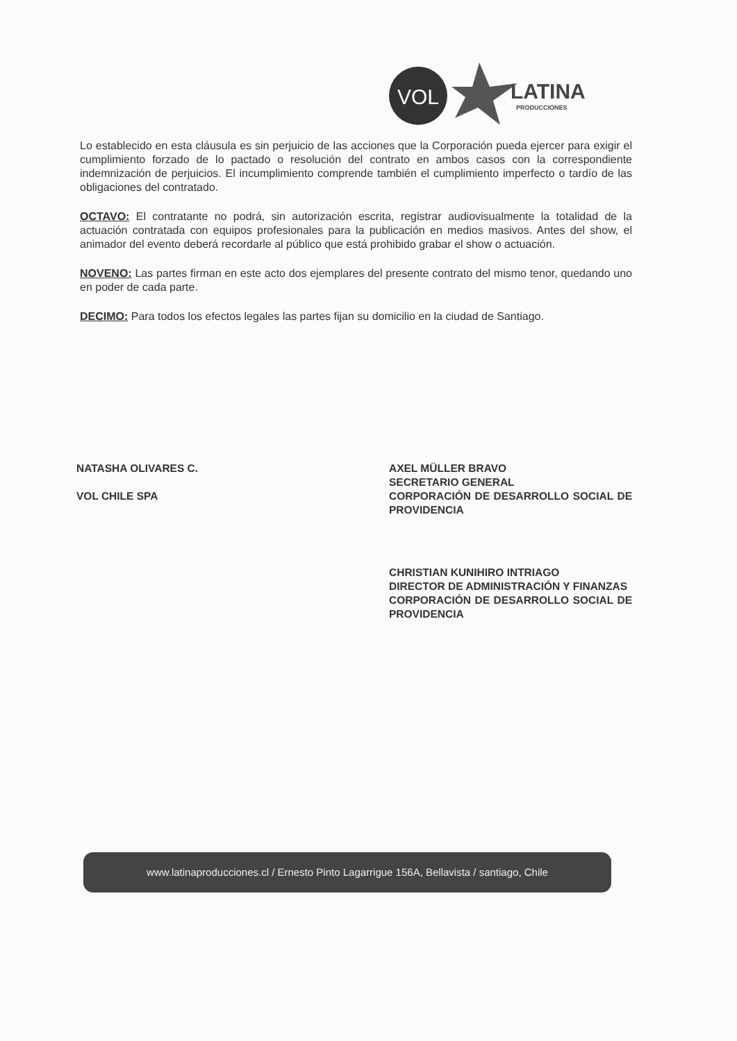VOL
LATINA
PRODUCCIONES
Lo establecido en esta cláusula es sin perjuicio de las acciones que la Corporación pueda ejercer para exigir el cumplimiento forzado de lo pactado o resolución del contrato en ambos casos con la correspondiente indemnización de perjuicios. El incumplimiento comprende también el cumplimiento imperfecto o tardío de las obligaciones del contratado.
OCTAVO: El contratante no podrá, sin autorización escrita, registrar audiovisualmente la totalidad de la actuación contratada con equipos profesionales para la publicación en medios masivos. Antes del show, el animador del evento deberá recordarle al público que está prohibido grabar el show o actuación.
NOVENO: Las partes firman en este acto dos ejemplares del presente contrato del mismo tenor, quedando uno en poder de cada parte.
DECIMO: Para todos los efectos legales las partes fijan su domicilio en la ciudad de Santiago.
NATASHA OLIVARES C.
VOL CHILE SPA
AXEL MÜLLER BRAVO
SECRETARIO GENERAL
CORPORACIÓN DE DESARROLLO SOCIAL DE PROVIDENCIA
CHRISTIAN KUNIHIRO INTRIAGO
DIRECTOR DE ADMINISTRACIÓN Y FINANZAS
CORPORACIÓN DE DESARROLLO SOCIAL DE PROVIDENCIA
www.latinaproducciones.cl / Ernesto Pinto Lagarrigue 156A, Bellavista / santiago, Chile